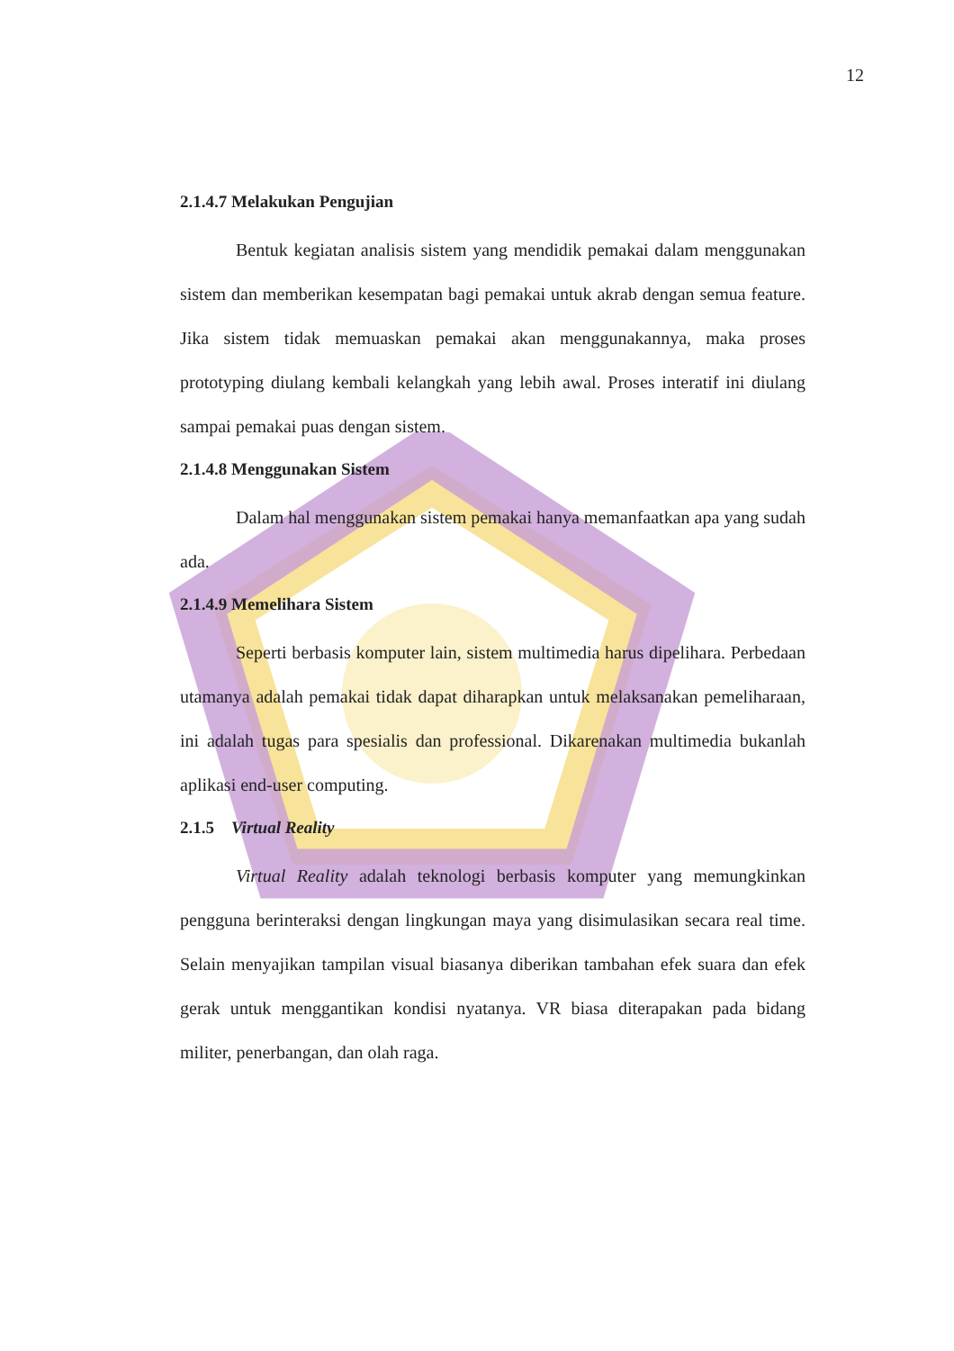12
2.1.4.7 Melakukan Pengujian
Bentuk kegiatan analisis sistem yang mendidik pemakai dalam menggunakan sistem dan memberikan kesempatan bagi pemakai untuk akrab dengan semua feature. Jika sistem tidak memuaskan pemakai akan menggunakannya, maka proses prototyping diulang kembali kelangkah yang lebih awal. Proses interatif ini diulang sampai pemakai puas dengan sistem.
2.1.4.8 Menggunakan Sistem
Dalam hal menggunakan sistem pemakai hanya memanfaatkan apa yang sudah ada.
2.1.4.9 Memelihara Sistem
Seperti berbasis komputer lain, sistem multimedia harus dipelihara. Perbedaan utamanya adalah pemakai tidak dapat diharapkan untuk melaksanakan pemeliharaan, ini adalah tugas para spesialis dan professional. Dikarenakan multimedia bukanlah aplikasi end-user computing.
2.1.5 Virtual Reality
Virtual Reality adalah teknologi berbasis komputer yang memungkinkan pengguna berinteraksi dengan lingkungan maya yang disimulasikan secara real time. Selain menyajikan tampilan visual biasanya diberikan tambahan efek suara dan efek gerak untuk menggantikan kondisi nyatanya. VR biasa diterapakan pada bidang militer, penerbangan, dan olah raga.